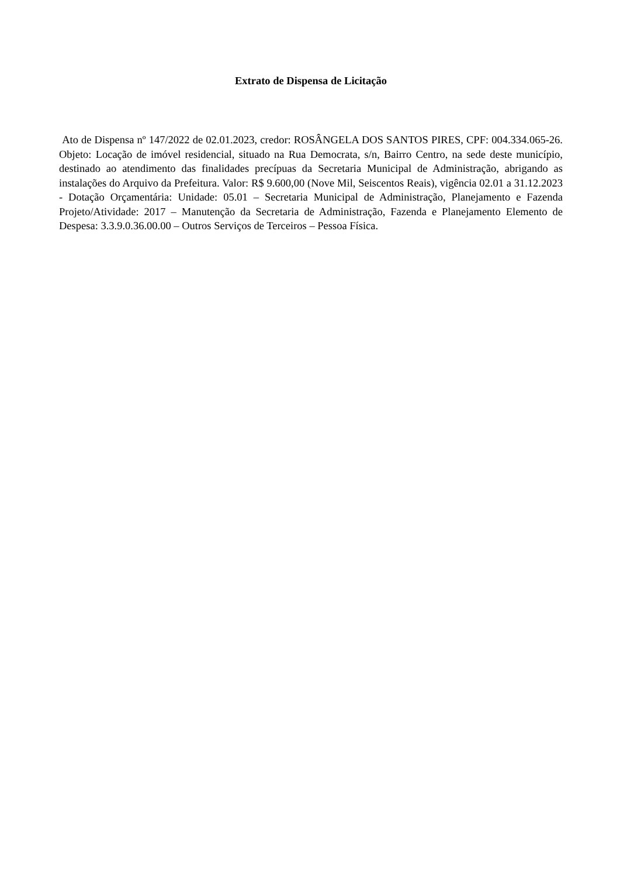Extrato de Dispensa de Licitação
Ato de Dispensa nº 147/2022 de 02.01.2023, credor: ROSÂNGELA DOS SANTOS PIRES, CPF: 004.334.065-26. Objeto: Locação de imóvel residencial, situado na Rua Democrata, s/n, Bairro Centro, na sede deste município, destinado ao atendimento das finalidades precípuas da Secretaria Municipal de Administração, abrigando as instalações do Arquivo da Prefeitura. Valor: R$ 9.600,00 (Nove Mil, Seiscentos Reais), vigência 02.01 a 31.12.2023 - Dotação Orçamentária: Unidade: 05.01 – Secretaria Municipal de Administração, Planejamento e Fazenda Projeto/Atividade: 2017 – Manutenção da Secretaria de Administração, Fazenda e Planejamento Elemento de Despesa: 3.3.9.0.36.00.00 – Outros Serviços de Terceiros – Pessoa Física.